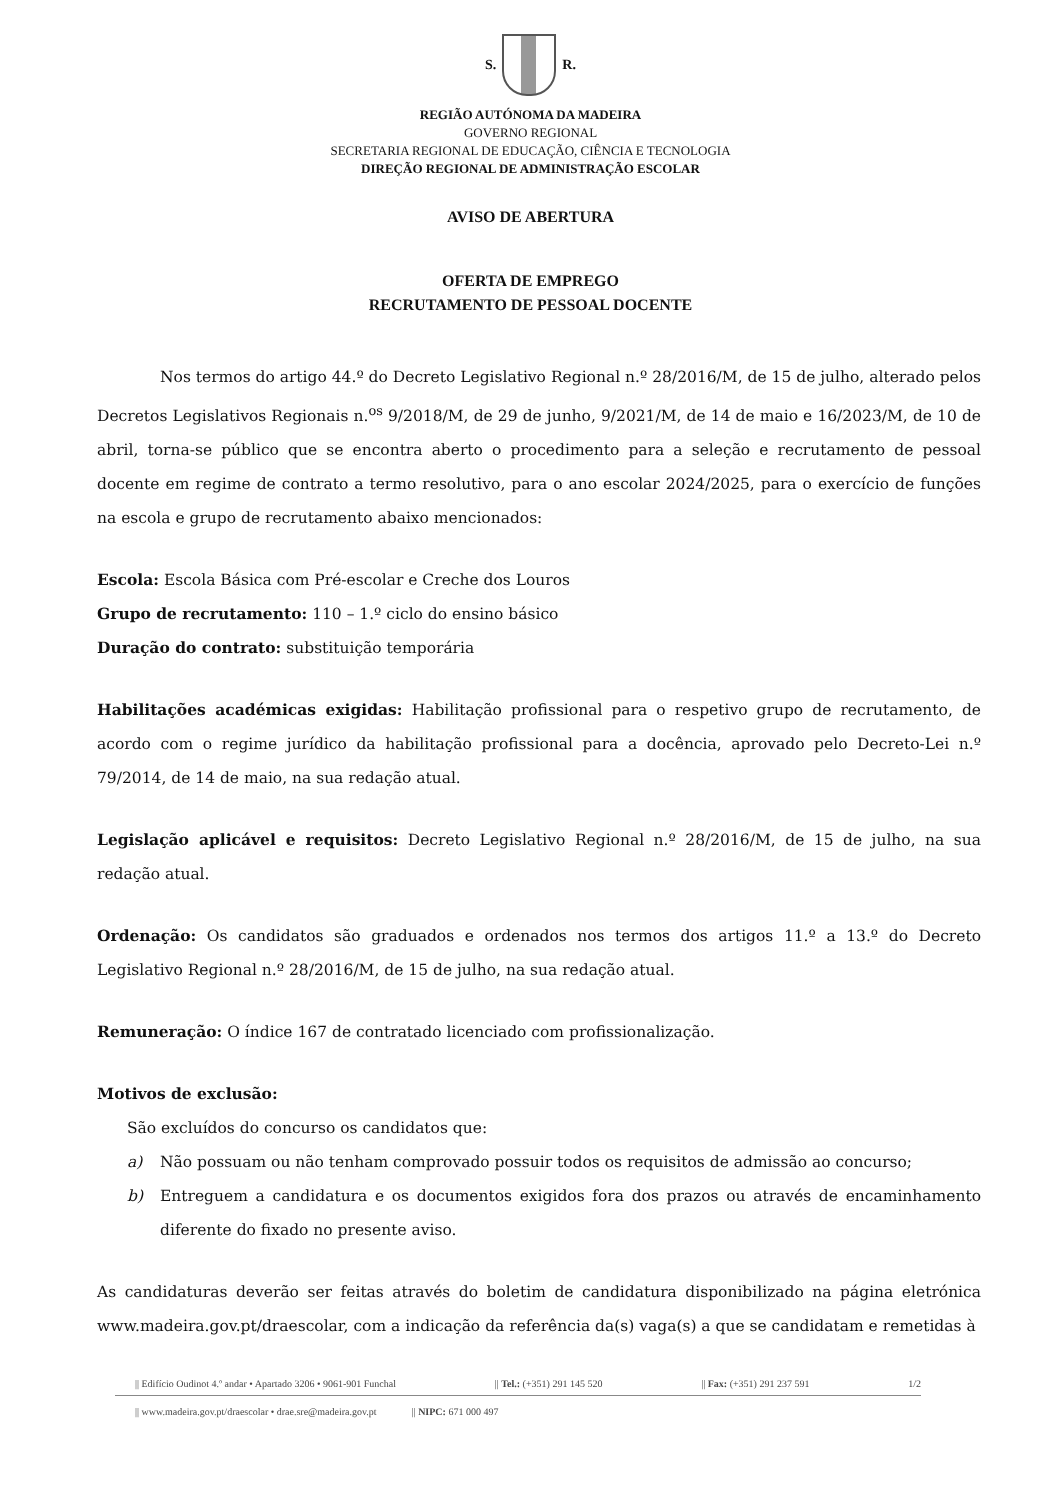S. R.
REGIÃO AUTÓNOMA DA MADEIRA
GOVERNO REGIONAL
SECRETARIA REGIONAL DE EDUCAÇÃO, CIÊNCIA E TECNOLOGIA
DIREÇÃO REGIONAL DE ADMINISTRAÇÃO ESCOLAR
AVISO DE ABERTURA
OFERTA DE EMPREGO
RECRUTAMENTO DE PESSOAL DOCENTE
Nos termos do artigo 44.º do Decreto Legislativo Regional n.º 28/2016/M, de 15 de julho, alterado pelos Decretos Legislativos Regionais n.<sup>os</sup> 9/2018/M, de 29 de junho, 9/2021/M, de 14 de maio e 16/2023/M, de 10 de abril, torna-se público que se encontra aberto o procedimento para a seleção e recrutamento de pessoal docente em regime de contrato a termo resolutivo, para o ano escolar 2024/2025, para o exercício de funções na escola e grupo de recrutamento abaixo mencionados:
Escola: Escola Básica com Pré-escolar e Creche dos Louros
Grupo de recrutamento: 110 – 1.º ciclo do ensino básico
Duração do contrato: substituição temporária
Habilitações académicas exigidas: Habilitação profissional para o respetivo grupo de recrutamento, de acordo com o regime jurídico da habilitação profissional para a docência, aprovado pelo Decreto-Lei n.º 79/2014, de 14 de maio, na sua redação atual.
Legislação aplicável e requisitos: Decreto Legislativo Regional n.º 28/2016/M, de 15 de julho, na sua redação atual.
Ordenação: Os candidatos são graduados e ordenados nos termos dos artigos 11.º a 13.º do Decreto Legislativo Regional n.º 28/2016/M, de 15 de julho, na sua redação atual.
Remuneração: O índice 167 de contratado licenciado com profissionalização.
Motivos de exclusão:
São excluídos do concurso os candidatos que:
a) Não possuam ou não tenham comprovado possuir todos os requisitos de admissão ao concurso;
b) Entreguem a candidatura e os documentos exigidos fora dos prazos ou através de encaminhamento diferente do fixado no presente aviso.
As candidaturas deverão ser feitas através do boletim de candidatura disponibilizado na página eletrónica www.madeira.gov.pt/draescolar, com a indicação da referência da(s) vaga(s) a que se candidatam e remetidas à
|| Edifício Oudinot 4.º andar • Apartado 3206 • 9061-901 Funchal || Tel.: (+351) 291 145 520 || Fax: (+351) 291 237 591 1/2
|| www.madeira.gov.pt/draescolar • drae.sre@madeira.gov.pt || NIPC: 671 000 497